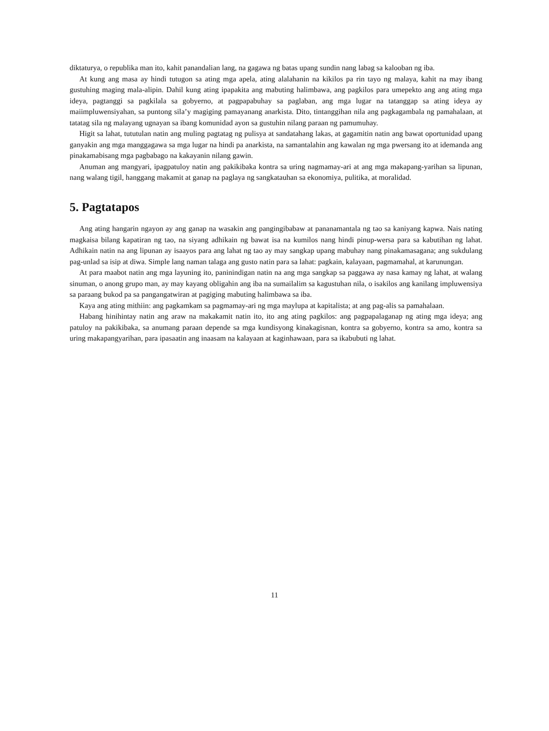diktaturya, o republika man ito, kahit panandalian lang, na gagawa ng batas upang sundin nang labag sa kalooban ng iba.
At kung ang masa ay hindi tutugon sa ating mga apela, ating alalahanin na kikilos pa rin tayo ng malaya, kahit na may ibang gustuhing maging mala-alipin. Dahil kung ating ipapakita ang mabuting halimbawa, ang pagkilos para umepekto ang ang ating mga ideya, pagtanggi sa pagkilala sa gobyerno, at pagpapabuhay sa paglaban, ang mga lugar na tatanggap sa ating ideya ay maiimpluwensiyahan, sa puntong sila’y magiging pamayanang anarkista. Dito, tintanggihan nila ang pagkagambala ng pamahalaan, at tatatag sila ng malayang ugnayan sa ibang komunidad ayon sa gustuhin nilang paraan ng pamumuhay.
Higit sa lahat, tututulan natin ang muling pagtatag ng pulisya at sandatahang lakas, at gagamitin natin ang bawat oportunidad upang ganyakin ang mga manggagawa sa mga lugar na hindi pa anarkista, na samantalahin ang kawalan ng mga pwersang ito at idemanda ang pinakamabisang mga pagbabago na kakayanin nilang gawin.
Anuman ang mangyari, ipagpatuloy natin ang pakikibaka kontra sa uring nagmamay-ari at ang mga makapang-yarihan sa lipunan, nang walang tigil, hanggang makamit at ganap na paglaya ng sangkatauhan sa ekonomiya, pulitika, at moralidad.
5. Pagtatapos
Ang ating hangarin ngayon ay ang ganap na wasakin ang pangingibabaw at pananamantala ng tao sa kaniyang kapwa. Nais nating magkaisa bilang kapatiran ng tao, na siyang adhikain ng bawat isa na kumilos nang hindi pinup-wersa para sa kabutihan ng lahat. Adhikain natin na ang lipunan ay isaayos para ang lahat ng tao ay may sangkap upang mabuhay nang pinakamasagana; ang sukdulang pag-unlad sa isip at diwa. Simple lang naman talaga ang gusto natin para sa lahat: pagkain, kalayaan, pagmamahal, at karunungan.
At para maabot natin ang mga layuning ito, paninindigan natin na ang mga sangkap sa paggawa ay nasa kamay ng lahat, at walang sinuman, o anong grupo man, ay may kayang obligahin ang iba na sumailalim sa kagustuhan nila, o isakilos ang kanilang impluwensiya sa paraang bukod pa sa pangangatwiran at pagiging mabuting halimbawa sa iba.
Kaya ang ating mithiin: ang pagkamkam sa pagmamay-ari ng mga maylupa at kapitalista; at ang pag-alis sa pamahalaan.
Habang hinihintay natin ang araw na makakamit natin ito, ito ang ating pagkilos: ang pagpapalaganap ng ating mga ideya; ang patuloy na pakikibaka, sa anumang paraan depende sa mga kundisyong kinakagisnan, kontra sa gobyerno, kontra sa amo, kontra sa uring makapangyarihan, para ipasaatin ang inaasam na kalayaan at kaginhawaan, para sa ikabubuti ng lahat.
11